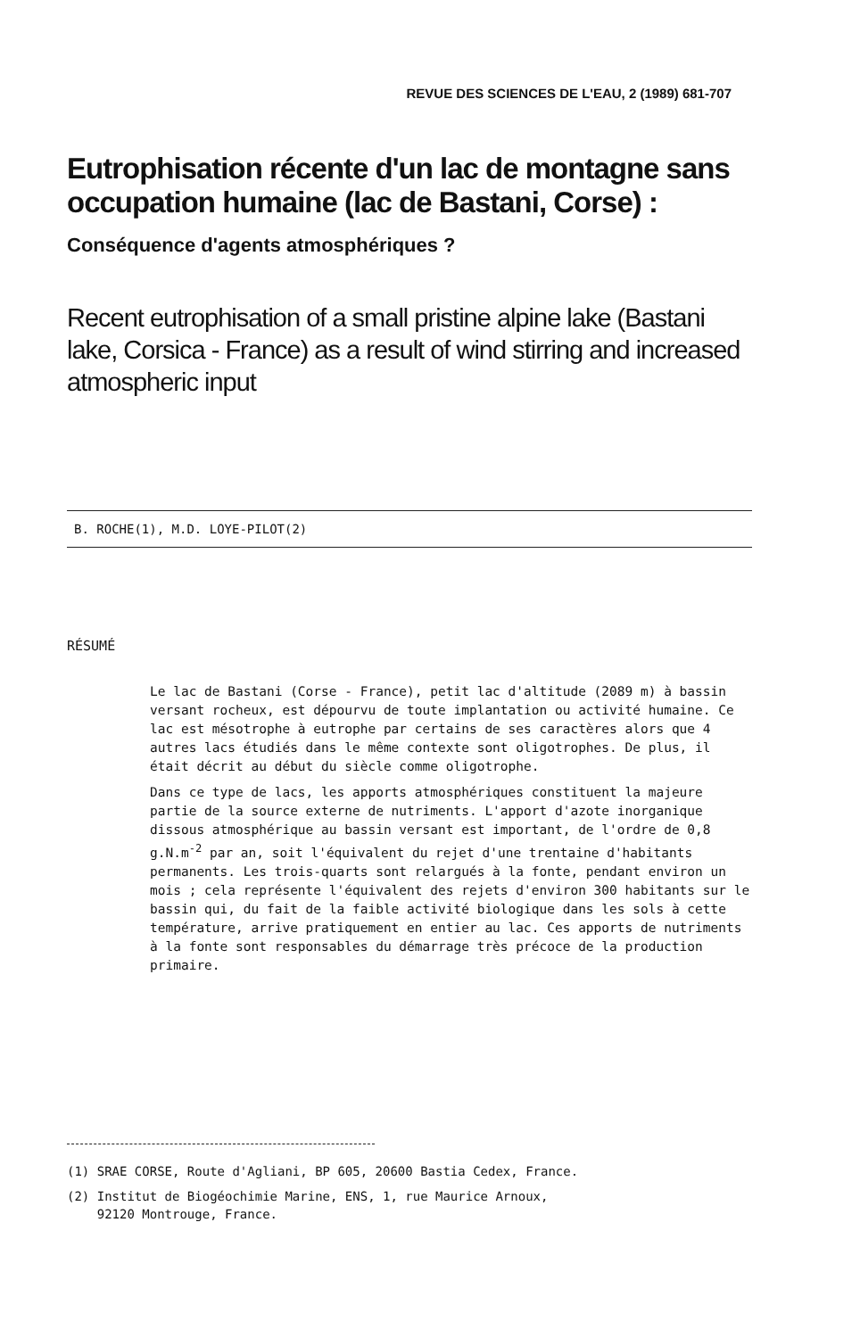REVUE DES SCIENCES DE L'EAU, 2 (1989) 681-707
Eutrophisation récente d'un lac de montagne sans occupation humaine (lac de Bastani, Corse) :
Conséquence d'agents atmosphériques ?
Recent eutrophisation of a small pristine alpine lake (Bastani lake, Corsica - France) as a result of wind stirring and increased atmospheric input
B. ROCHE(1), M.D. LOYE-PILOT(2)
RÉSUMÉ
Le lac de Bastani (Corse - France), petit lac d'altitude (2089 m) à bassin versant rocheux, est dépourvu de toute implantation ou activité humaine. Ce lac est mésotrophe à eutrophe par certains de ses caractères alors que 4 autres lacs étudiés dans le même contexte sont oligotrophes. De plus, il était décrit au début du siècle comme oligotrophe.
Dans ce type de lacs, les apports atmosphériques constituent la majeure partie de la source externe de nutriments. L'apport d'azote inorganique dissous atmosphérique au bassin versant est important, de l'ordre de 0,8 g.N.m<sup>-2</sup> par an, soit l'équivalent du rejet d'une trentaine d'habitants permanents. Les trois-quarts sont relargués à la fonte, pendant environ un mois ; cela représente l'équivalent des rejets d'environ 300 habitants sur le bassin qui, du fait de la faible activité biologique dans les sols à cette température, arrive pratiquement en entier au lac. Ces apports de nutriments à la fonte sont responsables du démarrage très précoce de la production primaire.
(1) SRAE CORSE, Route d'Agliani, BP 605, 20600 Bastia Cedex, France.
(2) Institut de Biogéochimie Marine, ENS, 1, rue Maurice Arnoux,
92120 Montrouge, France.